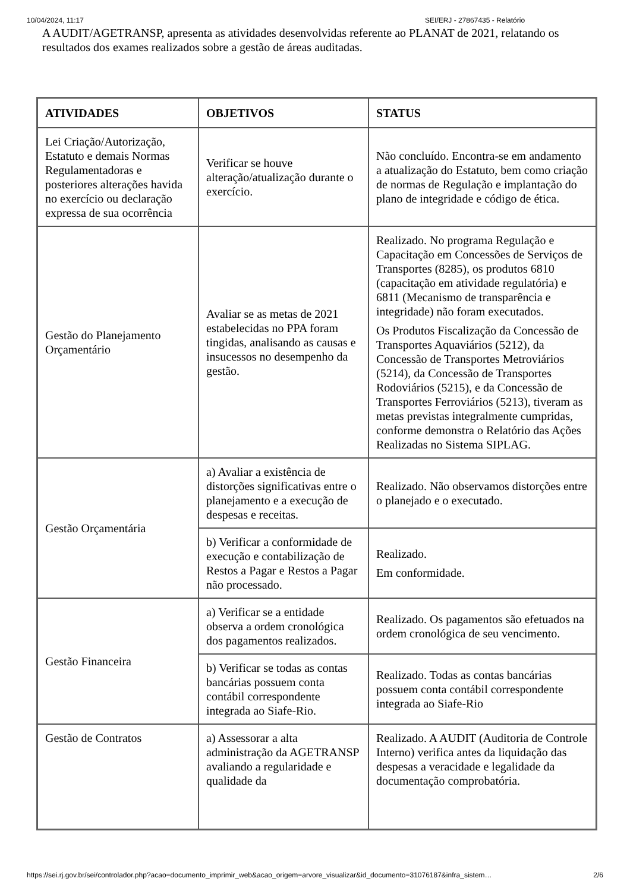10/04/2024, 11:17 SEI/ERJ - 27867435 - Relatório
A AUDIT/AGETRANSP, apresenta as atividades desenvolvidas referente ao PLANAT de 2021, relatando os resultados dos exames realizados sobre a gestão de áreas auditadas.
| ATIVIDADES | OBJETIVOS | STATUS |
| --- | --- | --- |
| Lei Criação/Autorização, Estatuto e demais Normas Regulamentadoras e posteriores alterações havida no exercício ou declaração expressa de sua ocorrência | Verificar se houve alteração/atualização durante o exercício. | Não concluído. Encontra-se em andamento a atualização do Estatuto, bem como criação de normas de Regulação e implantação do plano de integridade e código de ética. |
| Gestão do Planejamento Orçamentário | Avaliar se as metas de 2021 estabelecidas no PPA foram tingidas, analisando as causas e insucessos no desempenho da gestão. | Realizado. No programa Regulação e Capacitação em Concessões de Serviços de Transportes (8285), os produtos 6810 (capacitação em atividade regulatória) e 6811 (Mecanismo de transparência e integridade) não foram executados. Os Produtos Fiscalização da Concessão de Transportes Aquaviários (5212), da Concessão de Transportes Metroviários (5214), da Concessão de Transportes Rodoviários (5215), e da Concessão de Transportes Ferroviários (5213), tiveram as metas previstas integralmente cumpridas, conforme demonstra o Relatório das Ações Realizadas no Sistema SIPLAG. |
| Gestão Orçamentária | a) Avaliar a existência de distorções significativas entre o planejamento e a execução de despesas e receitas. | Realizado. Não observamos distorções entre o planejado e o executado. |
| | b) Verificar a conformidade de execução e contabilização de Restos a Pagar e Restos a Pagar não processado. | Realizado. Em conformidade. |
| Gestão Financeira | a) Verificar se a entidade observa a ordem cronológica dos pagamentos realizados. | Realizado. Os pagamentos são efetuados na ordem cronológica de seu vencimento. |
| | b) Verificar se todas as contas bancárias possuem conta contábil correspondente integrada ao Siafe-Rio. | Realizado. Todas as contas bancárias possuem conta contábil correspondente integrada ao Siafe-Rio |
| Gestão de Contratos | a) Assessorar a alta administração da AGETRANSP avaliando a regularidade e qualidade da | Realizado. A AUDIT (Auditoria de Controle Interno) verifica antes da liquidação das despesas a veracidade e legalidade da documentação comprobatória. |
https://sei.rj.gov.br/sei/controlador.php?acao=documento_imprimir_web&acao_origem=arvore_visualizar&id_documento=31076187&infra_sistem… 2/6